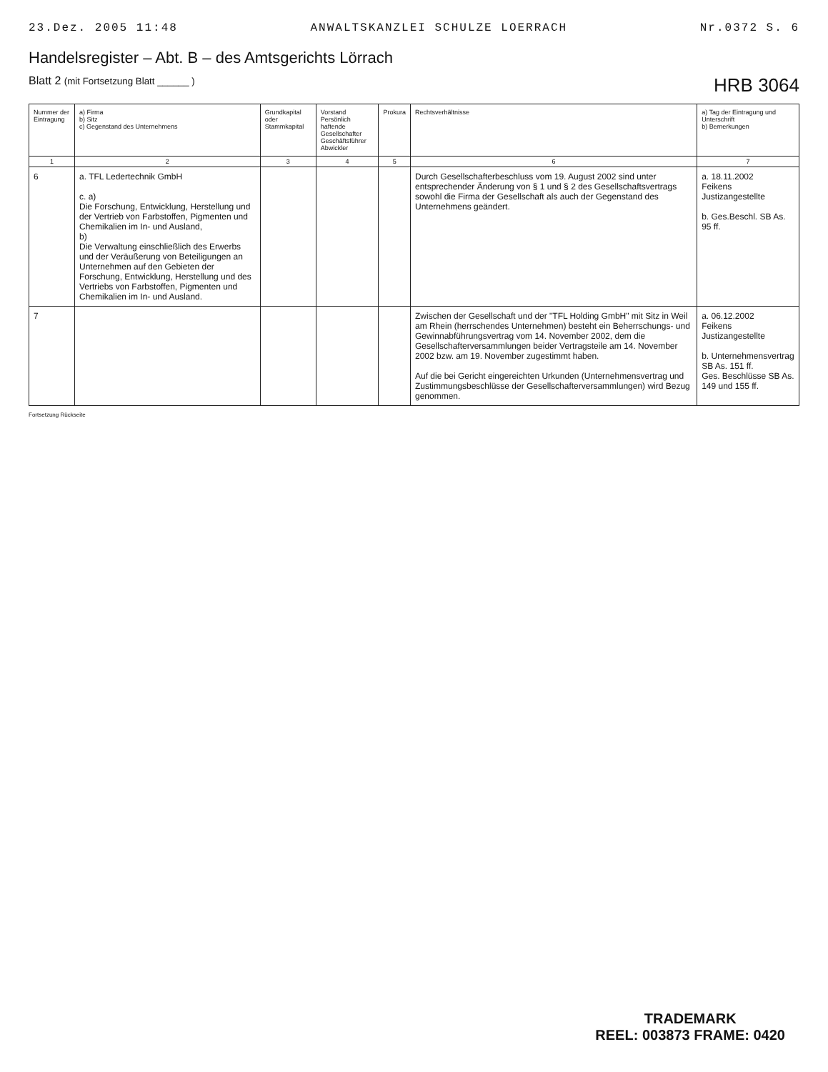23.Dez. 2005 11:48 ANWALTSKANZLEI SCHULZE LOERRACH Nr.0372 S. 6
Handelsregister – Abt. B – des Amtsgerichts Lörrach
Blatt 2 (mit Fortsetzung Blatt ______ ) HRB 3064
| Nummer der Eintragung | a) Firma b) Sitz c) Gegenstand des Unternehmens | Grundkapital oder Stammkapital | Vorstand Persönlich haftende Gesellschafter Geschäftsführer Abwickler | Prokura | Rechtsverhältnisse | a) Tag der Eintragung und Unterschrift b) Bemerkungen |
| --- | --- | --- | --- | --- | --- | --- |
| 1 | 2 | 3 | 4 | 5 | 6 | 7 |
| 6 | a. TFL Ledertechnik GmbH c. a) Die Forschung, Entwicklung, Herstellung und der Vertrieb von Farbstoffen, Pigmenten und Chemikalien im In- und Ausland, b) Die Verwaltung einschließlich des Erwerbs und der Veräußerung von Beteiligungen an Unternehmen auf den Gebieten der Forschung, Entwicklung, Herstellung und des Vertriebs von Farbstoffen, Pigmenten und Chemikalien im In- und Ausland. | | | | Durch Gesellschafterbeschluss vom 19. August 2002 sind unter entsprechender Änderung von § 1 und § 2 des Gesellschaftsvertrags sowohl die Firma der Gesellschaft als auch der Gegenstand des Unternehmens geändert. | a. 18.11.2002 Feikens Justizangestellte b. Ges.Beschl. SB As. 95 ff. |
| 7 | | | | | Zwischen der Gesellschaft und der "TFL Holding GmbH" mit Sitz in Weil am Rhein (herrschendes Unternehmen) besteht ein Beherrschungs- und Gewinnabführungsvertrag vom 14. November 2002, dem die Gesellschafterversammlungen beider Vertragsteile am 14. November 2002 bzw. am 19. November zugestimmt haben. Auf die bei Gericht eingereichten Urkunden (Unternehmensvertrag und Zustimmungsbeschlüsse der Gesellschafterversammlungen) wird Bezug genommen. | a. 06.12.2002 Feikens Justizangestellte b. Unternehmensvertrag SB As. 151 ff. Ges. Beschlüsse SB As. 149 und 155 ff. |
Fortsetzung Rückseite
TRADEMARK
REEL: 003873 FRAME: 0420